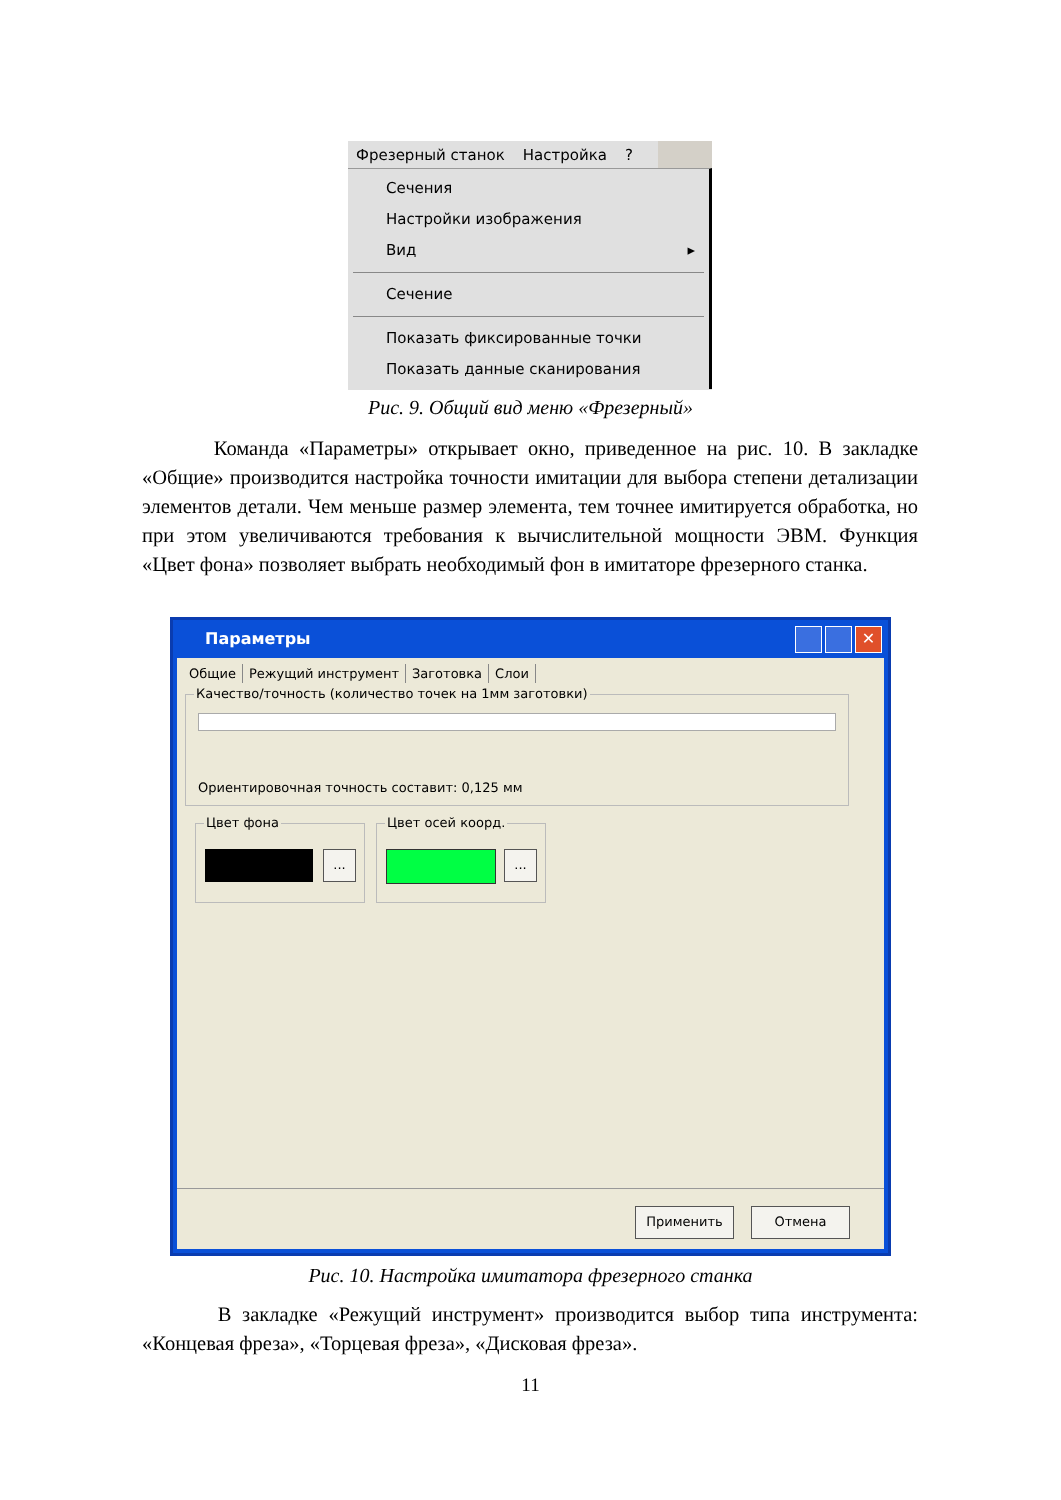Фрезерный станок Настройка?
Сечения
Настройки изображения
Вид ▸
Сечение
Показать фиксированные точки
Показать данные сканирования
Рис. 9. Общий вид меню «Фрезерный»
Команда «Параметры» открывает окно, приведенное на рис. 10. В закладке «Общие» производится настройка точности имитации для выбора степени детализации элементов детали. Чем меньше размер элемента, тем точнее имитируется обработка, но при этом увеличиваются требования к вычислительной мощности ЭВМ. Функция «Цвет фона» позволяет выбрать необходимый фон в имитаторе фрезерного станка.
Параметры ✕
Общие Режущий инструмент Заготовка Слои
Качество/точность (количество точек на 1мм заготовки)
Ориентировочная точность составит: 0,125 мм
Цвет фона
...
Цвет осей коорд.
...
Применить Отмена
Рис. 10. Настройка имитатора фрезерного станка
В закладке «Режущий инструмент» производится выбор типа инструмента: «Концевая фреза», «Торцевая фреза», «Дисковая фреза».
11